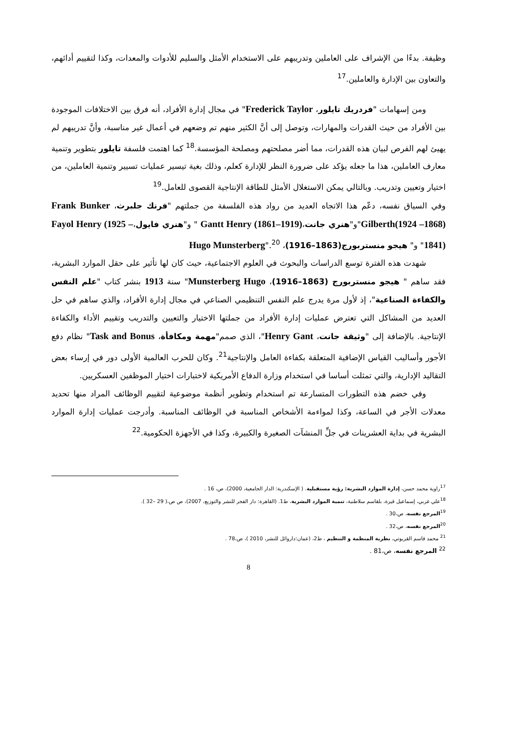وظيفة. بدءًا من الإشراف على العاملين وتدريبهم على الاستخدام الأمثل والسليم للأدوات والمعدات، وكذا لتقييم أدائهم، والتعاون بين الإدارة والعاملين.<sup>17</sup>
ومن إسهامات "فردريك تايلور، Frederick Taylor" في مجال إدارة الأفراد، أنه فرق بين الاختلافات الموجودة بين الأفراد من حيث القدرات والمهارات، وتوصل إلى أنَّ الكثير منهم تم وضعهم في أعمال غير مناسبة، وأنَّ تدريبهم لم يهيئ لهم الفرص لبيان هذه القدرات، مما أضر مصلحتهم ومصلحة المؤسسة.<sup>18</sup> كما اهتمت فلسفة تايلور بتطوير وتنمية معارف العاملين، هذا ما جعله يؤكد على ضرورة النظر للإدارة كعلم، وذلك بغية تيسير عمليات تسيير وتنمية العاملين، من اختيار وتعيين وتدريب. وبالتالي يمكن الاستغلال الأمثل للطاقة الإنتاجية القصوى للعامل.<sup>19</sup>
وفي السياق نفسه، دعّم هذا الاتجاه العديد من رواد هذه الفلسفة من جملتهم "فرنك جلبرث، Frank Bunker Gilberth(1924 –1868)"و"هنري جانت،Gantt Henry (1861–1919) " و"هنري فايول،Fayol Henry (1925 –1841)" و" هيجو منستربورج(1863–1916)، Hugo Munsterberg".<sup>20</sup>
شهدت هذه الفترة توسع الدراسات والبحوث في العلوم الاجتماعية، حيث كان لها تأثير على حقل الموارد البشرية، فقد ساهم " هيجو منستربورج (1863–1916)، Munsterberg Hugo" سنة 1913 بنشر كتاب "علم النفس والكفاءة الصناعية"، إذ لأول مرة يدرج علم النفس التنظيمي الصناعي في مجال إدارة الأفراد، والذي ساهم في حل العديد من المشاكل التي تعترض عمليات إدارة الأفراد من جملتها الاختيار والتعيين والتدريب وتقييم الأداء والكفاءة الإنتاجية. بالإضافة إلى "وثيقة جانت، Henry Gant"، الذي صمم"مهمة ومكافأة، Task and Bonus" نظام دفع الأجور وأساليب القياس الإضافية المتعلقة بكفاءة العامل والإنتاجية<sup>21</sup>. وكان للحرب العالمية الأولى دور في إرساء بعض التقاليد الإدارية، والتي تمثلت أساسا في استخدام وزارة الدفاع الأمريكية لاختبارات اختيار الموظفين العسكريين.
وفي خضم هذه التطورات المتسارعة تم استخدام وتطوير أنظمة موضوعية لتقييم الوظائف المراد منها تحديد معدلات الأجر في الساعة، وكذا لمواءمة الأشخاص المناسبة في الوظائف المناسبة. وأدرجت عمليات إدارة الموارد البشرية في بداية العشرينات في جلِّ المنشآت الصغيرة والكبيرة، وكذا في الأجهزة الحكومية.<sup>22</sup>
<sup>17</sup> راوية محمد حسن، إدارة الموارد البشرية: رؤية مستقبلية. ( الإسكندرية: الدار الجامعية، 2000)، ص، 16 .
<sup>18</sup> علي غربي، إسماعيل قيرة، بلقاسم سلاطنية، تنمية الموارد البشرية، ط1. (القاهرة: دار الفجر للنشر والتوزيع، 2007)، ص ص،( 29 –32 ).
<sup>19</sup> المرجع نفسه، ص،30 .
<sup>20</sup> المرجع نفسه، ص،32 .
<sup>21</sup> محمد قاسم القريوتي، نظرية المنظمة و التنظيم ، ط2، (عمان:داروائل للنشر، 2010 )، ص،78 .
<sup>22</sup> المرجع نفسه، ص،81 .
8